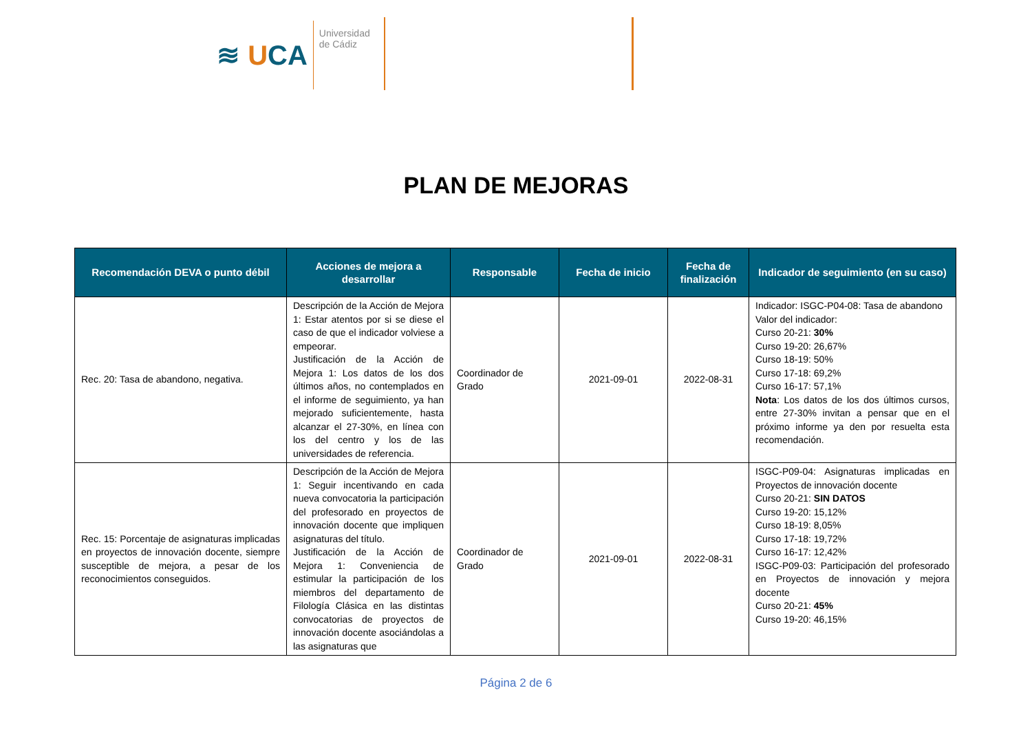≋ UCA
Universidad
de Cádiz
PLAN DE MEJORAS
| Recomendación DEVA o punto débil | Acciones de mejora a desarrollar | Responsable | Fecha de inicio | Fecha de finalización | Indicador de seguimiento (en su caso) |
| --- | --- | --- | --- | --- | --- |
| Rec. 20: Tasa de abandono, negativa. | Descripción de la Acción de Mejora 1: Estar atentos por si se diese el caso de que el indicador volviese a empeorar. Justificación de la Acción de Mejora 1: Los datos de los dos últimos años, no contemplados en el informe de seguimiento, ya han mejorado suficientemente, hasta alcanzar el 27-30%, en línea con los del centro y los de las universidades de referencia. | Coordinador de Grado | 2021-09-01 | 2022-08-31 | Indicador: ISGC-P04-08: Tasa de abandono Valor del indicador: Curso 20-21: 30% Curso 19-20: 26,67% Curso 18-19: 50% Curso 17-18: 69,2% Curso 16-17: 57,1% Nota : Los datos de los dos últimos cursos, entre 27-30% invitan a pensar que en el próximo informe ya den por resuelta esta recomendación. |
| Rec. 15: Porcentaje de asignaturas implicadas en proyectos de innovación docente, siempre susceptible de mejora, a pesar de los reconocimientos conseguidos. | Descripción de la Acción de Mejora 1: Seguir incentivando en cada nueva convocatoria la participación del profesorado en proyectos de innovación docente que impliquen asignaturas del título. Justificación de la Acción de Mejora 1: Conveniencia de estimular la participación de los miembros del departamento de Filología Clásica en las distintas convocatorias de proyectos de innovación docente asociándolas a las asignaturas que | Coordinador de Grado | 2021-09-01 | 2022-08-31 | ISGC-P09-04: Asignaturas implicadas en Proyectos de innovación docente Curso 20-21: SIN DATOS Curso 19-20: 15,12% Curso 18-19: 8,05% Curso 17-18: 19,72% Curso 16-17: 12,42% ISGC-P09-03: Participación del profesorado en Proyectos de innovación y mejora docente Curso 20-21: 45% Curso 19-20: 46,15% |
Página 2 de 6